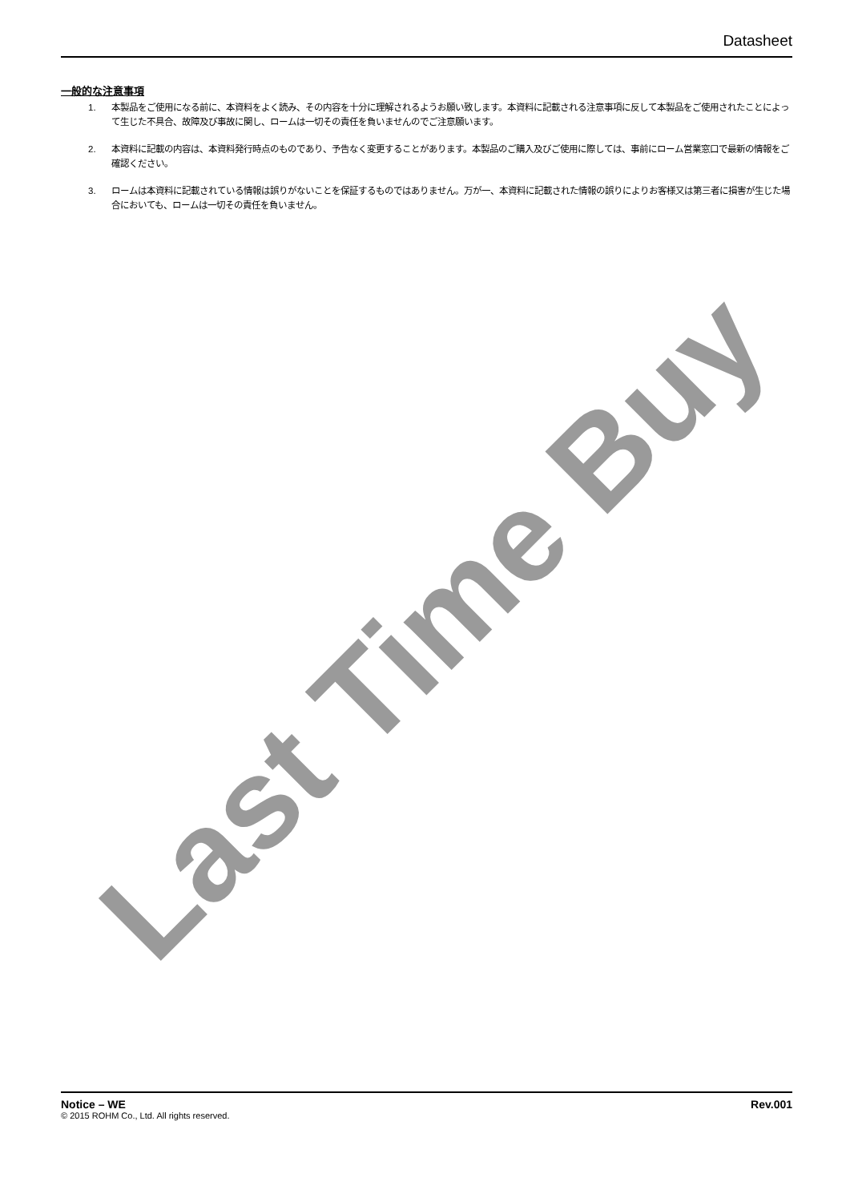Datasheet
一般的な注意事項
1. 本製品をご使用になる前に、本資料をよく読み、その内容を十分に理解されるようお願い致します。本資料に記載される注意事項に反して本製品をご使用されたことによって生じた不具合、故障及び事故に関し、ロームは一切その責任を負いませんのでご注意願います。
2. 本資料に記載の内容は、本資料発行時点のものであり、予告なく変更することがあります。本製品のご購入及びご使用に際しては、事前にローム営業窓口で最新の情報をご確認ください。
3. ロームは本資料に記載されている情報は誤りがないことを保証するものではありません。万が一、本資料に記載された情報の誤りによりお客様又は第三者に損害が生じた場合においても、ロームは一切その責任を負いません。
Last Time Buy
Notice – WE Rev.001
© 2015 ROHM Co., Ltd. All rights reserved.